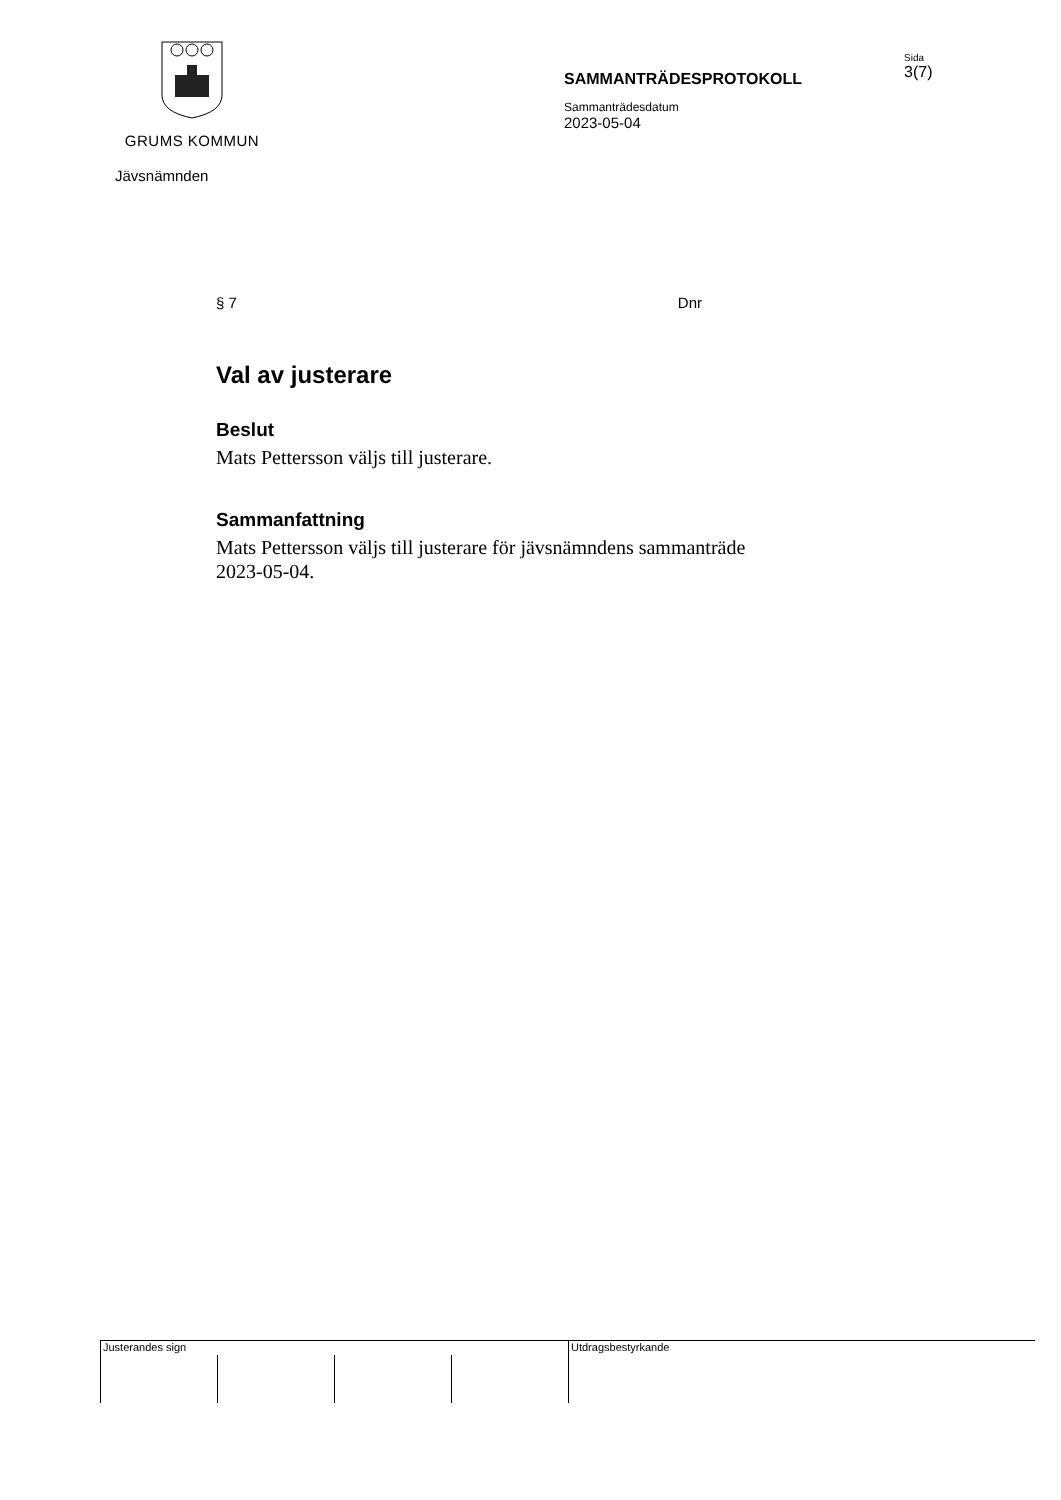GRUMS KOMMUN
SAMMANTRÄDESPROTOKOLL
Sammanträdesdatum
2023-05-04
Sida
3(7)
Jävsnämnden
§ 7 Dnr
Val av justerare
Beslut
Mats Pettersson väljs till justerare.
Sammanfattning
Mats Pettersson väljs till justerare för jävsnämndens sammanträde 2023-05-04.
Justerandes sign Utdragsbestyrkande